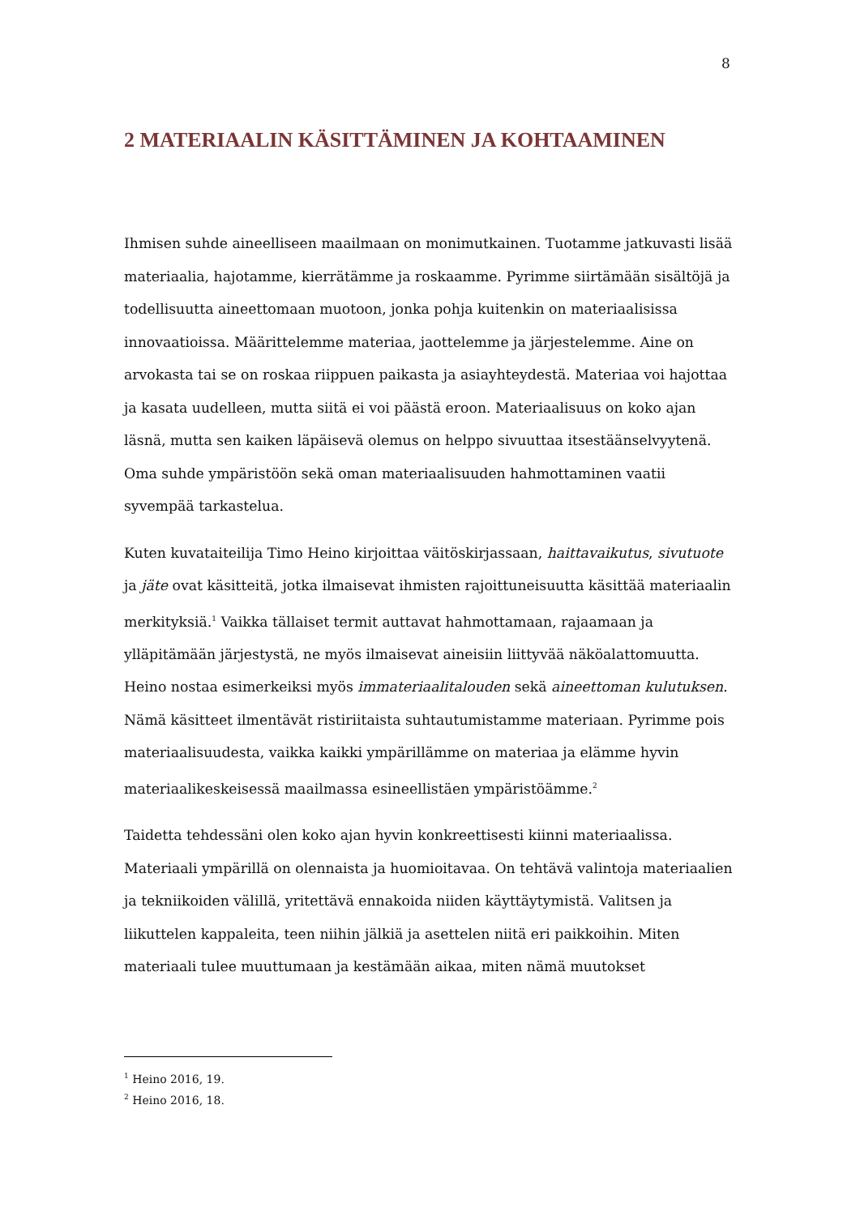8
2 MATERIAALIN KÄSITTÄMINEN JA KOHTAAMINEN
Ihmisen suhde aineelliseen maailmaan on monimutkainen. Tuotamme jatkuvasti lisää materiaalia, hajotamme, kierrätämme ja roskaamme. Pyrimme siirtämään sisältöjä ja todellisuutta aineettomaan muotoon, jonka pohja kuitenkin on materiaalisissa innovaatioissa. Määrittelemme materiaa, jaottelemme ja järjestelemme. Aine on arvokasta tai se on roskaa riippuen paikasta ja asiayhteydestä. Materiaa voi hajottaa ja kasata uudelleen, mutta siitä ei voi päästä eroon. Materiaalisuus on koko ajan läsnä, mutta sen kaiken läpäisevä olemus on helppo sivuuttaa itsestäänselvyytenä. Oma suhde ympäristöön sekä oman materiaalisuuden hahmottaminen vaatii syvempää tarkastelua.
Kuten kuvataiteilija Timo Heino kirjoittaa väitöskirjassaan, haittavaikutus, sivutuote ja jäte ovat käsitteitä, jotka ilmaisevat ihmisten rajoittuneisuutta käsittää materiaalin merkityksiä.<sup>1</sup> Vaikka tällaiset termit auttavat hahmottamaan, rajaamaan ja ylläpitämään järjestystä, ne myös ilmaisevat aineisiin liittyvää näköalattomuutta. Heino nostaa esimerkeiksi myös immateriaalitalouden sekä aineettoman kulutuksen. Nämä käsitteet ilmentävät ristiriitaista suhtautumistamme materiaan. Pyrimme pois materiaalisuudesta, vaikka kaikki ympärillämme on materiaa ja elämme hyvin materiaalikeskeisessä maailmassa esineellistäen ympäristöämme.<sup>2</sup>
Taidetta tehdessäni olen koko ajan hyvin konkreettisesti kiinni materiaalissa. Materiaali ympärillä on olennaista ja huomioitavaa. On tehtävä valintoja materiaalien ja tekniikoiden välillä, yritettävä ennakoida niiden käyttäytymistä. Valitsen ja liikuttelen kappaleita, teen niihin jälkiä ja asettelen niitä eri paikkoihin. Miten materiaali tulee muuttumaan ja kestämään aikaa, miten nämä muutokset
<sup>1</sup> Heino 2016, 19.
<sup>2</sup> Heino 2016, 18.